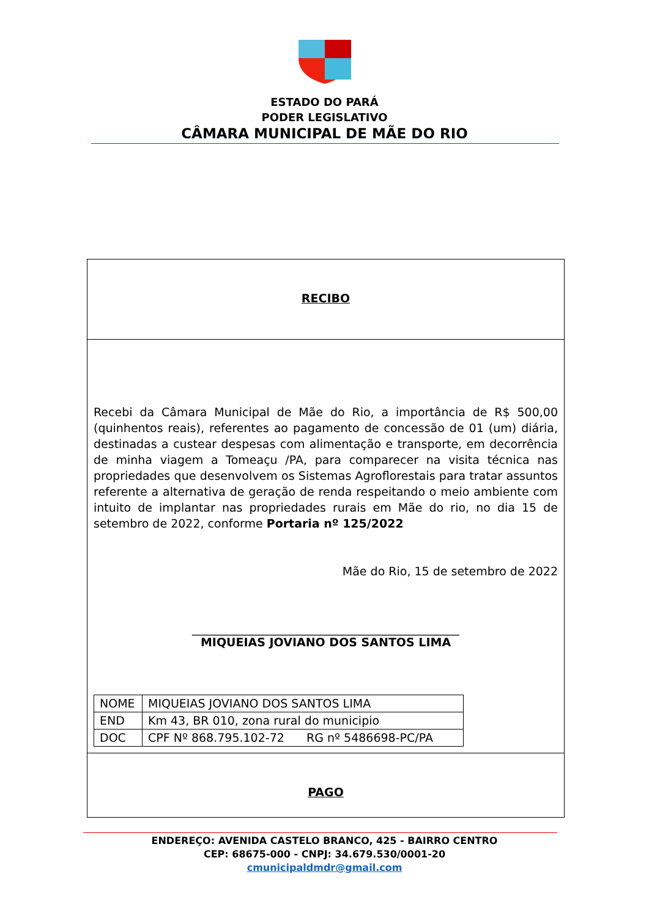ESTADO DO PARÁ
PODER LEGISLATIVO
CÂMARA MUNICIPAL DE MÃE DO RIO
RECIBO
Recebi da Câmara Municipal de Mãe do Rio, a importância de R$ 500,00 (quinhentos reais), referentes ao pagamento de concessão de 01 (um) diária, destinadas a custear despesas com alimentação e transporte, em decorrência de minha viagem a Tomeaçu /PA, para comparecer na visita técnica nas propriedades que desenvolvem os Sistemas Agroflorestais para tratar assuntos referente a alternativa de geração de renda respeitando o meio ambiente com intuito de implantar nas propriedades rurais em Mãe do rio, no dia 15 de setembro de 2022, conforme Portaria nº 125/2022
Mãe do Rio, 15 de setembro de 2022
______________________________________________
MIQUEIAS JOVIANO DOS SANTOS LIMA
| NOME | MIQUEIAS JOVIANO DOS SANTOS LIMA |
| END | Km 43, BR 010, zona rural do municipio |
| DOC | CPF Nº 868.795.102-72 RG nº 5486698-PC/PA |
PAGO
ENDEREÇO: AVENIDA CASTELO BRANCO, 425 - BAIRRO CENTRO
CEP: 68675-000 - CNPJ: 34.679.530/0001-20
cmunicipaldmdr@gmail.com